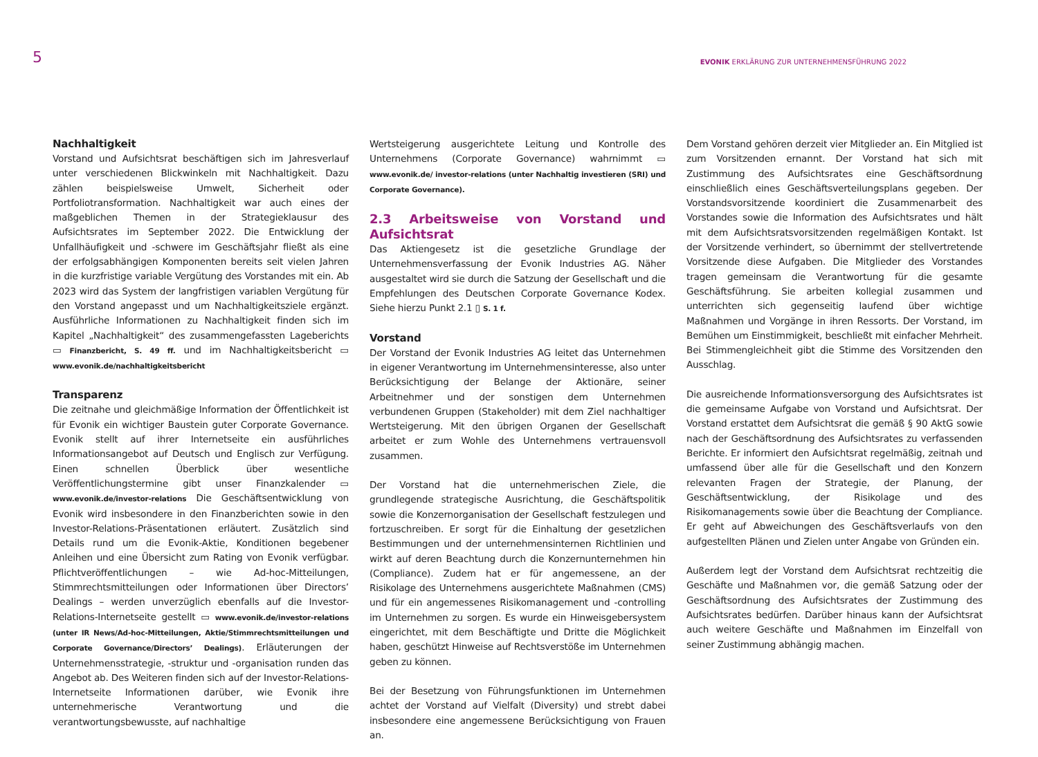5 EVONIK ERKLÄRUNG ZUR UNTERNEHMENSFÜHRUNG 2022
Nachhaltigkeit
Vorstand und Aufsichtsrat beschäftigen sich im Jahresverlauf unter verschiedenen Blickwinkeln mit Nachhaltigkeit. Dazu zählen beispielsweise Umwelt, Sicherheit oder Portfoliotransformation. Nachhaltigkeit war auch eines der maßgeblichen Themen in der Strategieklausur des Aufsichtsrates im September 2022. Die Entwicklung der Unfallhäufigkeit und -schwere im Geschäftsjahr fließt als eine der erfolgsabhängigen Komponenten bereits seit vielen Jahren in die kurzfristige variable Vergütung des Vorstandes mit ein. Ab 2023 wird das System der langfristigen variablen Vergütung für den Vorstand angepasst und um Nachhaltigkeitsziele ergänzt. Ausführliche Informationen zu Nachhaltigkeit finden sich im Kapitel „Nachhaltigkeit“ des zusammengefassten Lageberichts ▭ Finanzbericht, S. 49 ff. und im Nachhaltigkeitsbericht ▭ www.evonik.de/nachhaltigkeitsbericht
Transparenz
Die zeitnahe und gleichmäßige Information der Öffentlichkeit ist für Evonik ein wichtiger Baustein guter Corporate Governance. Evonik stellt auf ihrer Internetseite ein ausführliches Informationsangebot auf Deutsch und Englisch zur Verfügung. Einen schnellen Überblick über wesentliche Veröffentlichungstermine gibt unser Finanzkalender ▭ www.evonik.de/investor-relations Die Geschäftsentwicklung von Evonik wird insbesondere in den Finanzberichten sowie in den Investor-Relations-Präsentationen erläutert. Zusätzlich sind Details rund um die Evonik-Aktie, Konditionen begebener Anleihen und eine Übersicht zum Rating von Evonik verfügbar. Pflichtveröffentlichungen – wie Ad-hoc-Mitteilungen, Stimmrechtsmitteilungen oder Informationen über Directors’ Dealings – werden unverzüglich ebenfalls auf die Investor-Relations-Internetseite gestellt ▭ www.evonik.de/investor-relations (unter IR News/Ad-hoc-Mitteilungen, Aktie/Stimmrechtsmitteilungen und Corporate Governance/Directors’ Dealings). Erläuterungen der Unternehmensstrategie, -struktur und -organisation runden das Angebot ab. Des Weiteren finden sich auf der Investor-Relations-Internetseite Informationen darüber, wie Evonik ihre unternehmerische Verantwortung und die verantwortungsbewusste, auf nachhaltige
Wertsteigerung ausgerichtete Leitung und Kontrolle des Unternehmens (Corporate Governance) wahrnimmt ▭ www.evonik.de/ investor-relations (unter Nachhaltig investieren (SRI) und Corporate Governance).
2.3 Arbeitsweise von Vorstand und Aufsichtsrat
Das Aktiengesetz ist die gesetzliche Grundlage der Unternehmensverfassung der Evonik Industries AG. Näher ausgestaltet wird sie durch die Satzung der Gesellschaft und die Empfehlungen des Deutschen Corporate Governance Kodex. Siehe hierzu Punkt 2.1 ▯ S. 1 f.
Vorstand
Der Vorstand der Evonik Industries AG leitet das Unternehmen in eigener Verantwortung im Unternehmensinteresse, also unter Berücksichtigung der Belange der Aktionäre, seiner Arbeitnehmer und der sonstigen dem Unternehmen verbundenen Gruppen (Stakeholder) mit dem Ziel nachhaltiger Wertsteigerung. Mit den übrigen Organen der Gesellschaft arbeitet er zum Wohle des Unternehmens vertrauensvoll zusammen.
Der Vorstand hat die unternehmerischen Ziele, die grundlegende strategische Ausrichtung, die Geschäftspolitik sowie die Konzernorganisation der Gesellschaft festzulegen und fortzuschreiben. Er sorgt für die Einhaltung der gesetzlichen Bestimmungen und der unternehmensinternen Richtlinien und wirkt auf deren Beachtung durch die Konzernunternehmen hin (Compliance). Zudem hat er für angemessene, an der Risikolage des Unternehmens ausgerichtete Maßnahmen (CMS) und für ein angemessenes Risikomanagement und -controlling im Unternehmen zu sorgen. Es wurde ein Hinweisgebersystem eingerichtet, mit dem Beschäftigte und Dritte die Möglichkeit haben, geschützt Hinweise auf Rechtsverstöße im Unternehmen geben zu können.
Bei der Besetzung von Führungsfunktionen im Unternehmen achtet der Vorstand auf Vielfalt (Diversity) und strebt dabei insbesondere eine angemessene Berücksichtigung von Frauen an.
Dem Vorstand gehören derzeit vier Mitglieder an. Ein Mitglied ist zum Vorsitzenden ernannt. Der Vorstand hat sich mit Zustimmung des Aufsichtsrates eine Geschäftsordnung einschließlich eines Geschäftsverteilungsplans gegeben. Der Vorstandsvorsitzende koordiniert die Zusammenarbeit des Vorstandes sowie die Information des Aufsichtsrates und hält mit dem Aufsichtsratsvorsitzenden regelmäßigen Kontakt. Ist der Vorsitzende verhindert, so übernimmt der stellvertretende Vorsitzende diese Aufgaben. Die Mitglieder des Vorstandes tragen gemeinsam die Verantwortung für die gesamte Geschäftsführung. Sie arbeiten kollegial zusammen und unterrichten sich gegenseitig laufend über wichtige Maßnahmen und Vorgänge in ihren Ressorts. Der Vorstand, im Bemühen um Einstimmigkeit, beschließt mit einfacher Mehrheit. Bei Stimmengleichheit gibt die Stimme des Vorsitzenden den Ausschlag.
Die ausreichende Informationsversorgung des Aufsichtsrates ist die gemeinsame Aufgabe von Vorstand und Aufsichtsrat. Der Vorstand erstattet dem Aufsichtsrat die gemäß § 90 AktG sowie nach der Geschäftsordnung des Aufsichtsrates zu verfassenden Berichte. Er informiert den Aufsichtsrat regelmäßig, zeitnah und umfassend über alle für die Gesellschaft und den Konzern relevanten Fragen der Strategie, der Planung, der Geschäftsentwicklung, der Risikolage und des Risikomanagements sowie über die Beachtung der Compliance. Er geht auf Abweichungen des Geschäftsverlaufs von den aufgestellten Plänen und Zielen unter Angabe von Gründen ein.
Außerdem legt der Vorstand dem Aufsichtsrat rechtzeitig die Geschäfte und Maßnahmen vor, die gemäß Satzung oder der Geschäftsordnung des Aufsichtsrates der Zustimmung des Aufsichtsrates bedürfen. Darüber hinaus kann der Aufsichtsrat auch weitere Geschäfte und Maßnahmen im Einzelfall von seiner Zustimmung abhängig machen.